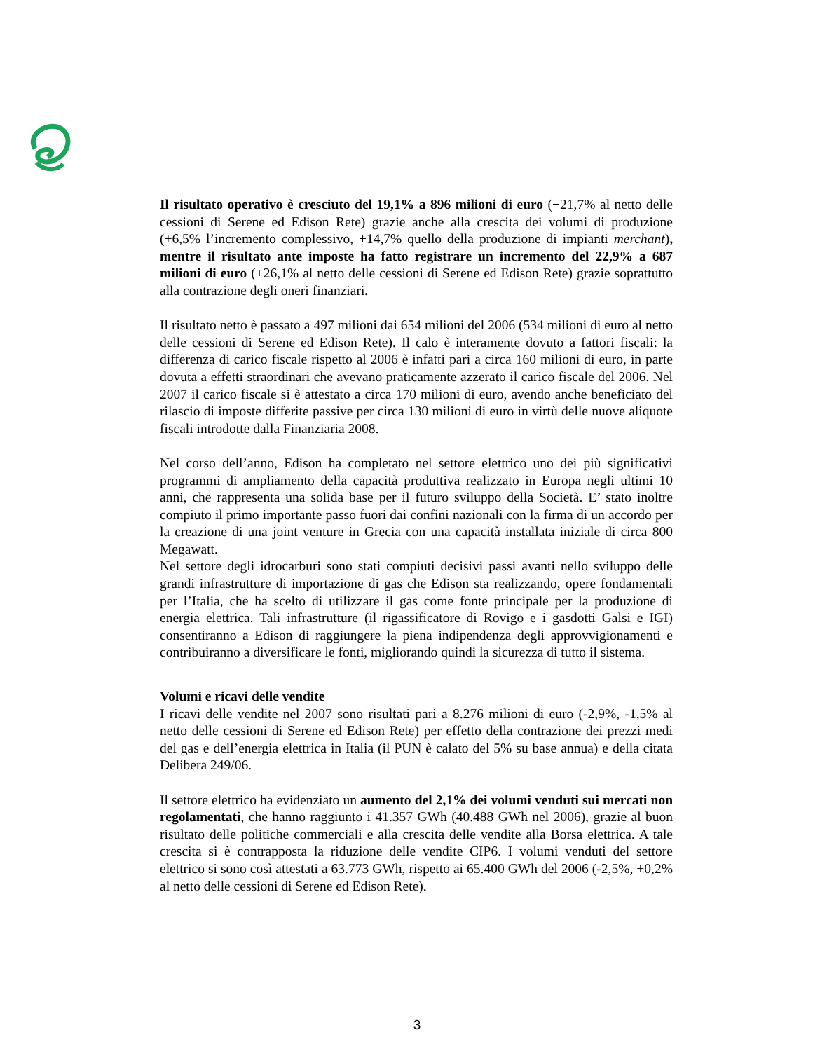Il risultato operativo è cresciuto del 19,1% a 896 milioni di euro (+21,7% al netto delle cessioni di Serene ed Edison Rete) grazie anche alla crescita dei volumi di produzione (+6,5% l’incremento complessivo, +14,7% quello della produzione di impianti merchant), mentre il risultato ante imposte ha fatto registrare un incremento del 22,9% a 687 milioni di euro (+26,1% al netto delle cessioni di Serene ed Edison Rete) grazie soprattutto alla contrazione degli oneri finanziari.
Il risultato netto è passato a 497 milioni dai 654 milioni del 2006 (534 milioni di euro al netto delle cessioni di Serene ed Edison Rete). Il calo è interamente dovuto a fattori fiscali: la differenza di carico fiscale rispetto al 2006 è infatti pari a circa 160 milioni di euro, in parte dovuta a effetti straordinari che avevano praticamente azzerato il carico fiscale del 2006. Nel 2007 il carico fiscale si è attestato a circa 170 milioni di euro, avendo anche beneficiato del rilascio di imposte differite passive per circa 130 milioni di euro in virtù delle nuove aliquote fiscali introdotte dalla Finanziaria 2008.
Nel corso dell’anno, Edison ha completato nel settore elettrico uno dei più significativi programmi di ampliamento della capacità produttiva realizzato in Europa negli ultimi 10 anni, che rappresenta una solida base per il futuro sviluppo della Società. E’ stato inoltre compiuto il primo importante passo fuori dai confini nazionali con la firma di un accordo per la creazione di una joint venture in Grecia con una capacità installata iniziale di circa 800 Megawatt.
Nel settore degli idrocarburi sono stati compiuti decisivi passi avanti nello sviluppo delle grandi infrastrutture di importazione di gas che Edison sta realizzando, opere fondamentali per l’Italia, che ha scelto di utilizzare il gas come fonte principale per la produzione di energia elettrica. Tali infrastrutture (il rigassificatore di Rovigo e i gasdotti Galsi e IGI) consentiranno a Edison di raggiungere la piena indipendenza degli approvvigionamenti e contribuiranno a diversificare le fonti, migliorando quindi la sicurezza di tutto il sistema.
Volumi e ricavi delle vendite
I ricavi delle vendite nel 2007 sono risultati pari a 8.276 milioni di euro (-2,9%, -1,5% al netto delle cessioni di Serene ed Edison Rete) per effetto della contrazione dei prezzi medi del gas e dell’energia elettrica in Italia (il PUN è calato del 5% su base annua) e della citata Delibera 249/06.
Il settore elettrico ha evidenziato un aumento del 2,1% dei volumi venduti sui mercati non regolamentati, che hanno raggiunto i 41.357 GWh (40.488 GWh nel 2006), grazie al buon risultato delle politiche commerciali e alla crescita delle vendite alla Borsa elettrica. A tale crescita si è contrapposta la riduzione delle vendite CIP6. I volumi venduti del settore elettrico si sono così attestati a 63.773 GWh, rispetto ai 65.400 GWh del 2006 (-2,5%, +0,2% al netto delle cessioni di Serene ed Edison Rete).
3